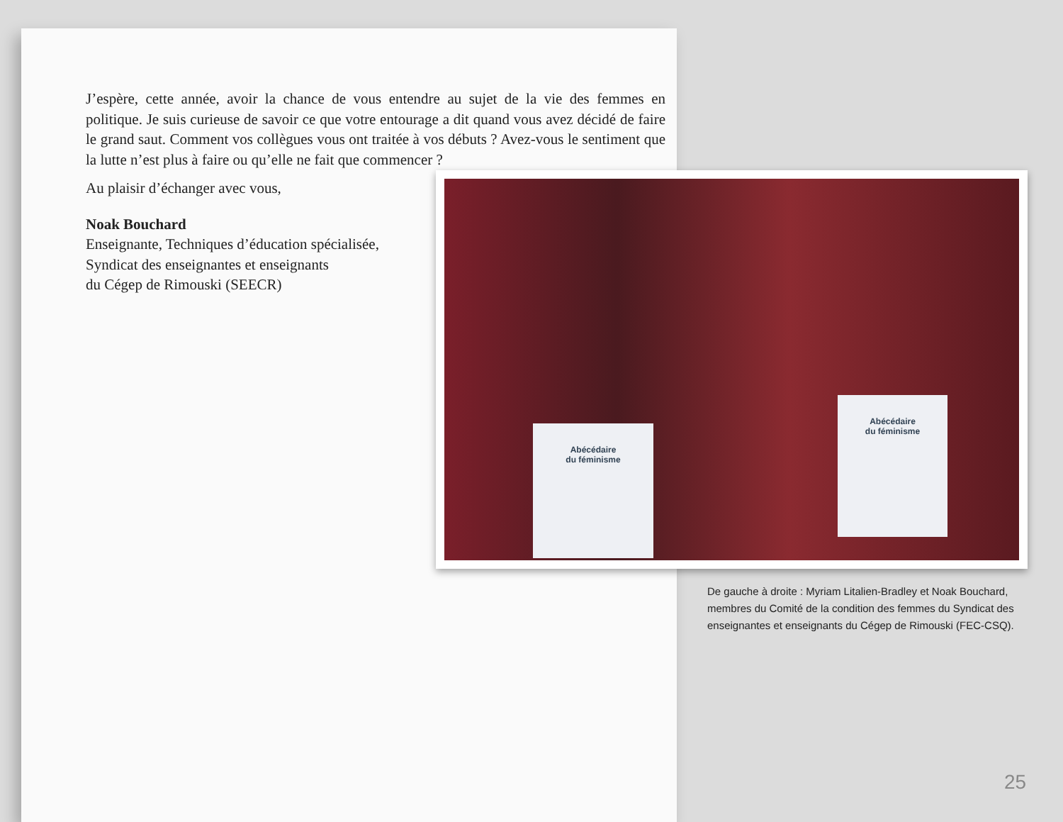J’espère, cette année, avoir la chance de vous entendre au sujet de la vie des femmes en politique. Je suis curieuse de savoir ce que votre entourage a dit quand vous avez décidé de faire le grand saut. Comment vos collègues vous ont traitée à vos débuts ? Avez-vous le sentiment que la lutte n’est plus à faire ou qu’elle ne fait que commencer ?
Au plaisir d’échanger avec vous,
Noak Bouchard
Enseignante, Techniques d’éducation spécialisée,
Syndicat des enseignantes et enseignants
du Cégep de Rimouski (SEECR)
Abécédaire
du féminisme
Abécédaire
du féminisme
De gauche à droite : Myriam Litalien-Bradley et Noak Bouchard, membres du Comité de la condition des femmes du Syndicat des enseignantes et enseignants du Cégep de Rimouski (FEC-CSQ).
25